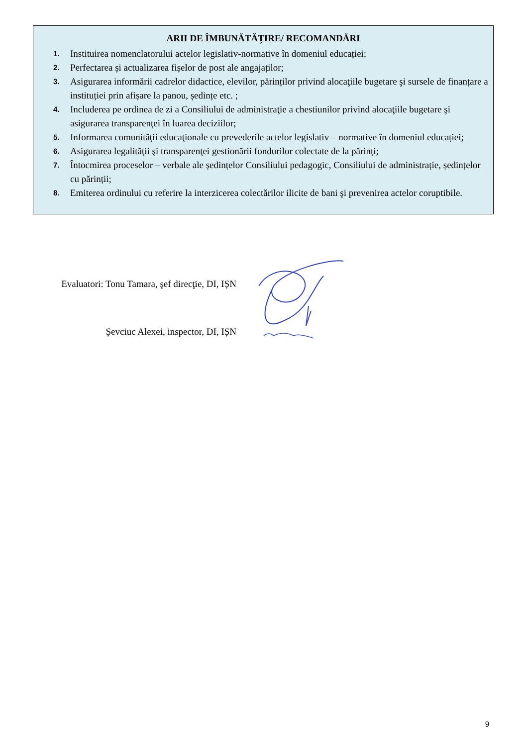ARII DE ÎMBUNĂTĂȚIRE/ RECOMANDĂRI
1. Instituirea nomenclatorului actelor legislativ-normative în domeniul educației;
2. Perfectarea și actualizarea fișelor de post ale angajaților;
3. Asigurarea informării cadrelor didactice, elevilor, părinților privind alocaţiile bugetare şi sursele de finanțare a instituției prin afișare la panou, ședințe etc. ;
4. Includerea pe ordinea de zi a Consiliului de administraţie a chestiunilor privind alocaţiile bugetare şi asigurarea transparenţei în luarea deciziilor;
5. Informarea comunităţii educaţionale cu prevederile actelor legislativ – normative în domeniul educației;
6. Asigurarea legalităţii şi transparenţei gestionării fondurilor colectate de la părinţi;
7. Întocmirea proceselor – verbale ale ședințelor Consiliului pedagogic, Consiliului de administrație, ședințelor cu părinții;
8. Emiterea ordinului cu referire la interzicerea colectărilor ilicite de bani şi prevenirea actelor coruptibile.
Evaluatori: Tonu Tamara, şef direcţie, DI, IȘN
Șevciuc Alexei, inspector, DI, IȘN
9